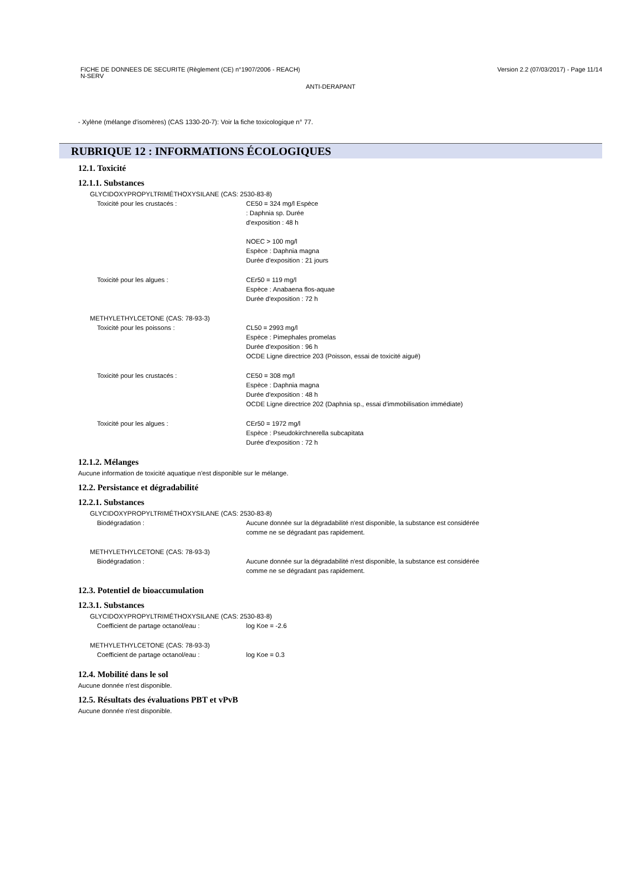FICHE DE DONNEES DE SECURITE (Règlement (CE) n°1907/2006 - REACH)
N-SERV Version 2.2 (07/03/2017) - Page 11/14
ANTI-DERAPANT
- Xylène (mélange d'isomères) (CAS 1330-20-7): Voir la fiche toxicologique n° 77.
RUBRIQUE 12 : INFORMATIONS ÉCOLOGIQUES
12.1. Toxicité
12.1.1. Substances
GLYCIDOXYPROPYLTRIMÉTHOXYSILANE (CAS: 2530-83-8)
Toxicité pour les crustacés : CE50 = 324 mg/l Espèce
: Daphnia sp. Durée
d'exposition : 48 h
NOEC > 100 mg/l
Espèce : Daphnia magna
Durée d'exposition : 21 jours
Toxicité pour les algues : CEr50 = 119 mg/l
Espèce : Anabaena flos-aquae
Durée d'exposition : 72 h
METHYLETHYLCETONE (CAS: 78-93-3)
Toxicité pour les poissons : CL50 = 2993 mg/l
Espèce : Pimephales promelas
Durée d'exposition : 96 h
OCDE Ligne directrice 203 (Poisson, essai de toxicité aiguë)
Toxicité pour les crustacés : CE50 = 308 mg/l
Espèce : Daphnia magna
Durée d'exposition : 48 h
OCDE Ligne directrice 202 (Daphnia sp., essai d'immobilisation immédiate)
Toxicité pour les algues : CEr50 = 1972 mg/l
Espèce : Pseudokirchnerella subcapitata
Durée d'exposition : 72 h
12.1.2. Mélanges
Aucune information de toxicité aquatique n'est disponible sur le mélange.
12.2. Persistance et dégradabilité
12.2.1. Substances
GLYCIDOXYPROPYLTRIMÉTHOXYSILANE (CAS: 2530-83-8)
Biodégradation : Aucune donnée sur la dégradabilité n'est disponible, la substance est considérée
comme ne se dégradant pas rapidement.
METHYLETHYLCETONE (CAS: 78-93-3)
Biodégradation : Aucune donnée sur la dégradabilité n'est disponible, la substance est considérée
comme ne se dégradant pas rapidement.
12.3. Potentiel de bioaccumulation
12.3.1. Substances
GLYCIDOXYPROPYLTRIMÉTHOXYSILANE (CAS: 2530-83-8)
Coefficient de partage octanol/eau : log Koe = -2.6
METHYLETHYLCETONE (CAS: 78-93-3)
Coefficient de partage octanol/eau : log Koe = 0.3
12.4. Mobilité dans le sol
Aucune donnée n'est disponible.
12.5. Résultats des évaluations PBT et vPvB
Aucune donnée n'est disponible.